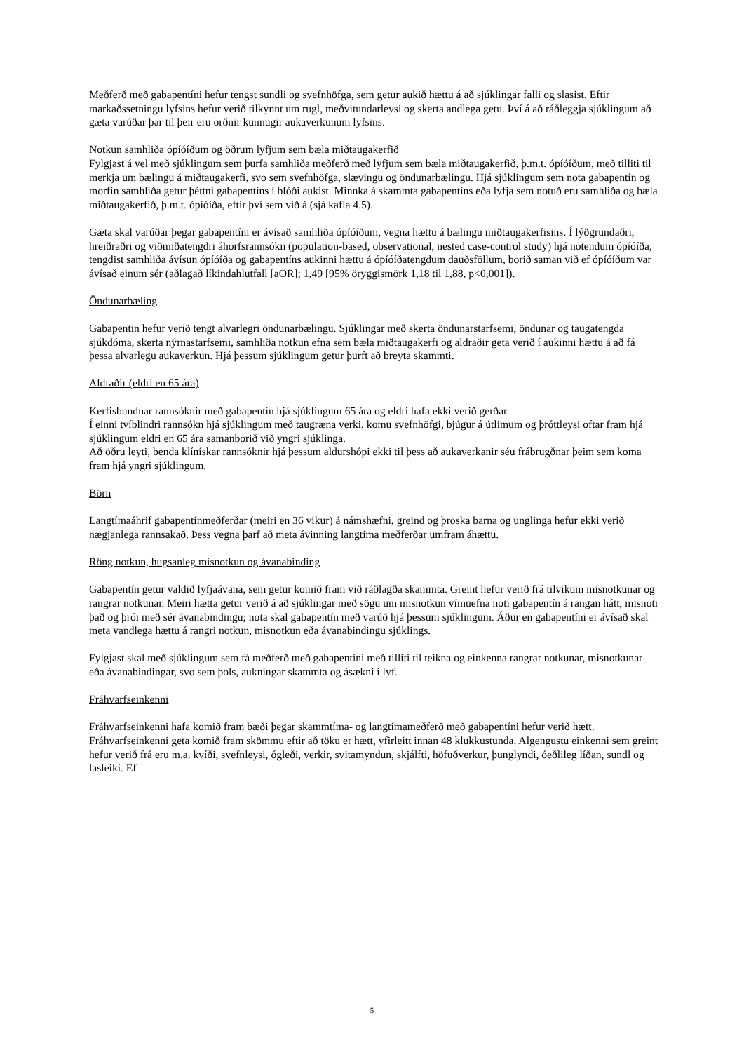Meðferð með gabapentíni hefur tengst sundli og svefnhöfga, sem getur aukið hættu á að sjúklingar falli og slasist. Eftir markaðssetningu lyfsins hefur verið tilkynnt um rugl, meðvitundarleysi og skerta andlega getu. Því á að ráðleggja sjúklingum að gæta varúðar þar til þeir eru orðnir kunnugir aukaverkunum lyfsins.
Notkun samhliða ópíóíðum og öðrum lyfjum sem bæla miðtaugakerfið
Fylgjast á vel með sjúklingum sem þurfa samhliða meðferð með lyfjum sem bæla miðtaugakerfið, þ.m.t. ópíóíðum, með tilliti til merkja um bælingu á miðtaugakerfi, svo sem svefnhöfga, slævingu og öndunarbælingu. Hjá sjúklingum sem nota gabapentín og morfín samhliða getur þéttni gabapentíns í blóði aukist. Minnka á skammta gabapentíns eða lyfja sem notuð eru samhliða og bæla miðtaugakerfið, þ.m.t. ópíóíða, eftir því sem við á (sjá kafla 4.5).
Gæta skal varúðar þegar gabapentíni er ávísað samhliða ópíóíðum, vegna hættu á bælingu miðtaugakerfisins. Í lýðgrundaðri, hreiðraðri og viðmiðatengdri áhorfsrannsókn (population-based, observational, nested case-control study) hjá notendum ópíóíða, tengdist samhliða ávísun ópíóíða og gabapentíns aukinni hættu á ópíóíðatengdum dauðsföllum, borið saman við ef ópíóíðum var ávísað einum sér (aðlagað líkindahlutfall [aOR]; 1,49 [95% öryggismörk 1,18 til 1,88, p<0,001]).
Öndunarbæling
Gabapentin hefur verið tengt alvarlegri öndunarbælingu. Sjúklingar með skerta öndunarstarfsemi, öndunar og taugatengda sjúkdóma, skerta nýrnastarfsemi, samhliða notkun efna sem bæla miðtaugakerfi og aldraðir geta verið í aukinni hættu á að fá þessa alvarlegu aukaverkun. Hjá þessum sjúklingum getur þurft að breyta skammti.
Aldraðir (eldri en 65 ára)
Kerfisbundnar rannsóknir með gabapentín hjá sjúklingum 65 ára og eldri hafa ekki verið gerðar.
Í einni tvíblindri rannsókn hjá sjúklingum með taugræna verki, komu svefnhöfgi, bjúgur á útlimum og þróttleysi oftar fram hjá sjúklingum eldri en 65 ára samanborið við yngri sjúklinga.
Að öðru leyti, benda klínískar rannsóknir hjá þessum aldurshópi ekki til þess að aukaverkanir séu frábrugðnar þeim sem koma fram hjá yngri sjúklingum.
Börn
Langtímaáhrif gabapentínmeðferðar (meiri en 36 vikur) á námshæfni, greind og þroska barna og unglinga hefur ekki verið nægjanlega rannsakað. Þess vegna þarf að meta ávinning langtíma meðferðar umfram áhættu.
Röng notkun, hugsanleg misnotkun og ávanabinding
Gabapentín getur valdið lyfjaávana, sem getur komið fram við ráðlagða skammta. Greint hefur verið frá tilvikum misnotkunar og rangrar notkunar. Meiri hætta getur verið á að sjúklingar með sögu um misnotkun vímuefna noti gabapentín á rangan hátt, misnoti það og þrói með sér ávanabindingu; nota skal gabapentín með varúð hjá þessum sjúklingum. Áður en gabapentíni er ávísað skal meta vandlega hættu á rangri notkun, misnotkun eða ávanabindingu sjúklings.
Fylgjast skal með sjúklingum sem fá meðferð með gabapentíni með tilliti til teikna og einkenna rangrar notkunar, misnotkunar eða ávanabindingar, svo sem þols, aukningar skammta og ásækni í lyf.
Fráhvarfseinkenni
Fráhvarfseinkenni hafa komið fram bæði þegar skammtíma- og langtímameðferð með gabapentíni hefur verið hætt. Fráhvarfseinkenni geta komið fram skömmu eftir að töku er hætt, yfirleitt innan 48 klukkustunda. Algengustu einkenni sem greint hefur verið frá eru m.a. kvíði, svefnleysi, ógleði, verkir, svitamyndun, skjálfti, höfuðverkur, þunglyndi, óeðlileg líðan, sundl og lasleiki. Ef
5